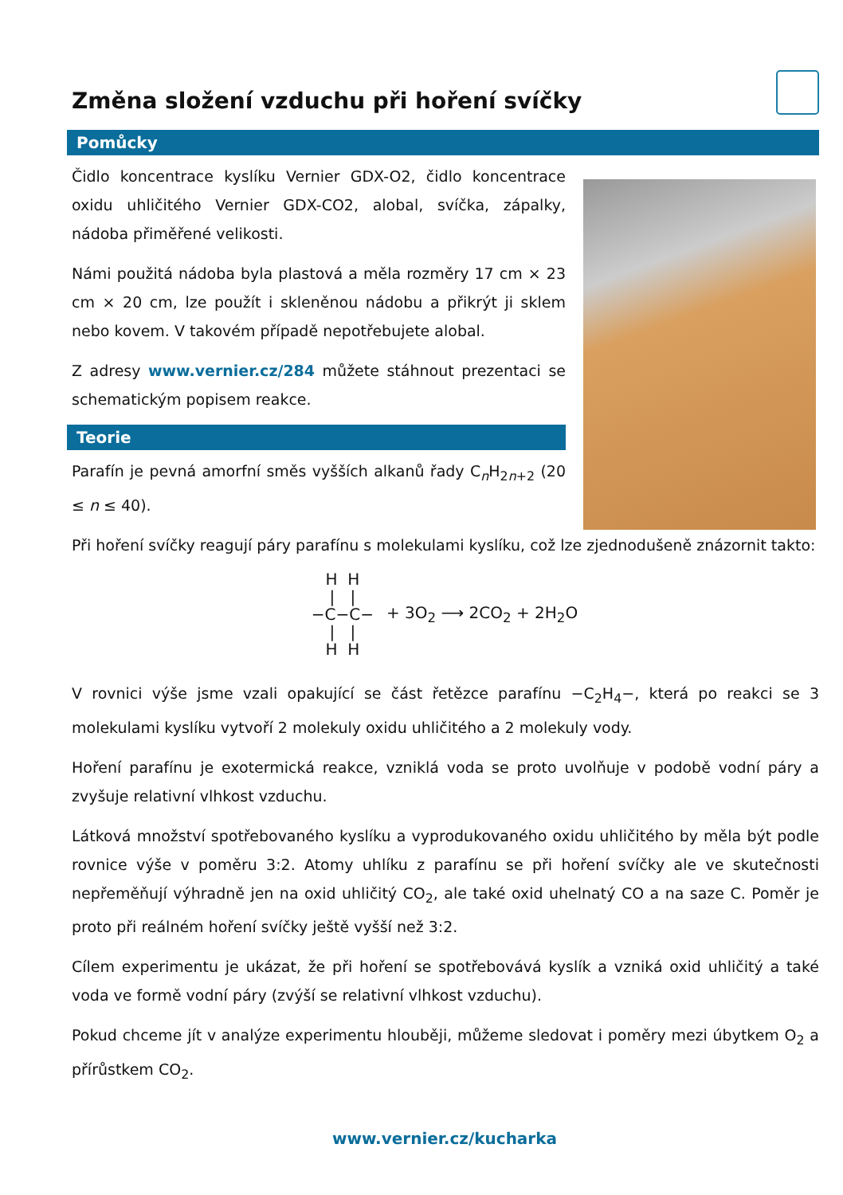Změna složení vzduchu při hoření svíčky
Pomůcky
Čidlo koncentrace kyslíku Vernier GDX-O2, čidlo koncentrace oxidu uhličitého Vernier GDX-CO2, alobal, svíčka, zápalky, nádoba přiměřené velikosti.
Námi použitá nádoba byla plastová a měla rozměry 17 cm × 23 cm × 20 cm, lze použít i skleněnou nádobu a přikrýt ji sklem nebo kovem. V takovém případě nepotřebujete alobal.
Z adresy www.vernier.cz/284 můžete stáhnout prezentaci se schematickým popisem reakce.
Teorie
Parafín je pevná amorfní směs vyšších alkanů řady C<sub>n</sub>H<sub>2n+2</sub> (20 ≤ n ≤ 40).
Při hoření svíčky reagují páry parafínu s molekulami kyslíku, což lze zjednodušeně znázornit takto:
H H
| |
−C−C−
| |
H H
+ 3O<sub>2</sub> ⟶ 2CO<sub>2</sub> + 2H<sub>2</sub>O
V rovnici výše jsme vzali opakující se část řetězce parafínu −C<sub>2</sub>H<sub>4</sub>−, která po reakci se 3 molekulami kyslíku vytvoří 2 molekuly oxidu uhličitého a 2 molekuly vody.
Hoření parafínu je exotermická reakce, vzniklá voda se proto uvolňuje v podobě vodní páry a zvyšuje relativní vlhkost vzduchu.
Látková množství spotřebovaného kyslíku a vyprodukovaného oxidu uhličitého by měla být podle rovnice výše v poměru 3:2. Atomy uhlíku z parafínu se při hoření svíčky ale ve skutečnosti nepřeměňují výhradně jen na oxid uhličitý CO<sub>2</sub>, ale také oxid uhelnatý CO a na saze C. Poměr je proto při reálném hoření svíčky ještě vyšší než 3:2.
Cílem experimentu je ukázat, že při hoření se spotřebovává kyslík a vzniká oxid uhličitý a také voda ve formě vodní páry (zvýší se relativní vlhkost vzduchu).
Pokud chceme jít v analýze experimentu hlouběji, můžeme sledovat i poměry mezi úbytkem O<sub>2</sub> a přírůstkem CO<sub>2</sub>.
www.vernier.cz/kucharka